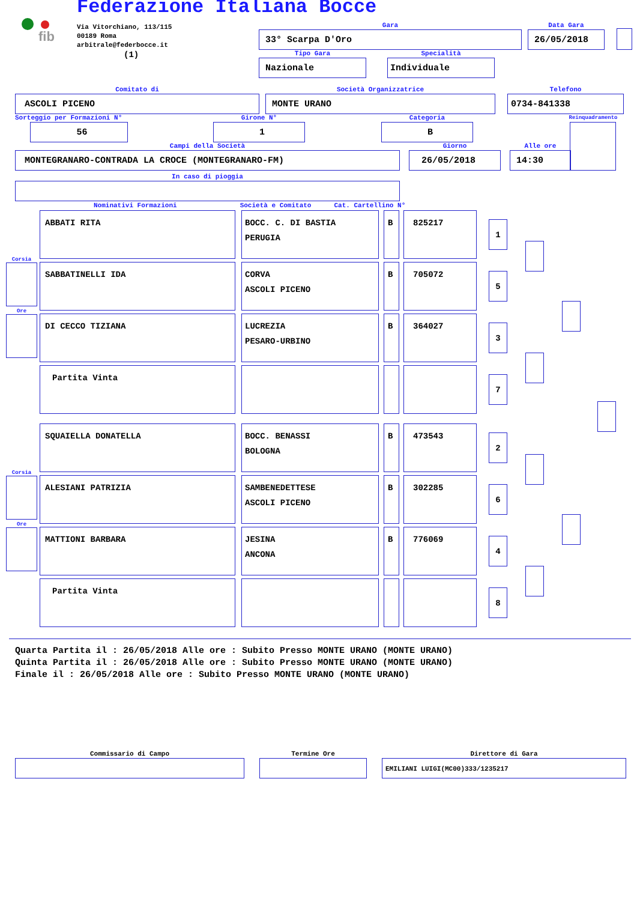fib
Federazione Italiana Bocce
Via Vitorchiano, 113/115
00189 Roma
arbitrale@federbocce.it
(1)
Gara
33° Scarpa D'Oro
Data Gara
26/05/2018
Tipo Gara
Nazionale
Specialità
Individuale
Comitato di
ASCOLI PICENO
Società Organizzatrice
MONTE URANO
Telefono
0734-841338
Sorteggio per Formazioni N°
56
Girone N°
1
Categoria
B
Reinquadramento
Campi della Società
MONTEGRANARO-CONTRADA LA CROCE (MONTEGRANARO-FM)
Giorno
26/05/2018
Alle ore
14:30
In caso di pioggia
Nominativi Formazioni Società e Comitato Cat. Cartellino N°
ABBATI RITA BOCC. C. DI BASTIA
PERUGIA
B 825217
1
Corsia
SABBATINELLI IDA CORVA
ASCOLI PICENO
B 705072
5
Ore
DI CECCO TIZIANA LUCREZIA
PESARO-URBINO
B 364027
3
Partita Vinta
7
SQUAIELLA DONATELLA BOCC. BENASSI
BOLOGNA
B 473543
2
Corsia
ALESIANI PATRIZIA SAMBENEDETTESE
ASCOLI PICENO
B 302285
6
Ore
MATTIONI BARBARA JESINA
ANCONA
B 776069
4
Partita Vinta
8
Quarta Partita il : 26/05/2018 Alle ore : Subito Presso MONTE URANO (MONTE URANO)
Quinta Partita il : 26/05/2018 Alle ore : Subito Presso MONTE URANO (MONTE URANO)
Finale il : 26/05/2018 Alle ore : Subito Presso MONTE URANO (MONTE URANO)
Commissario di Campo
Termine Ore
Direttore di Gara
EMILIANI LUIGI(MC00)333/1235217